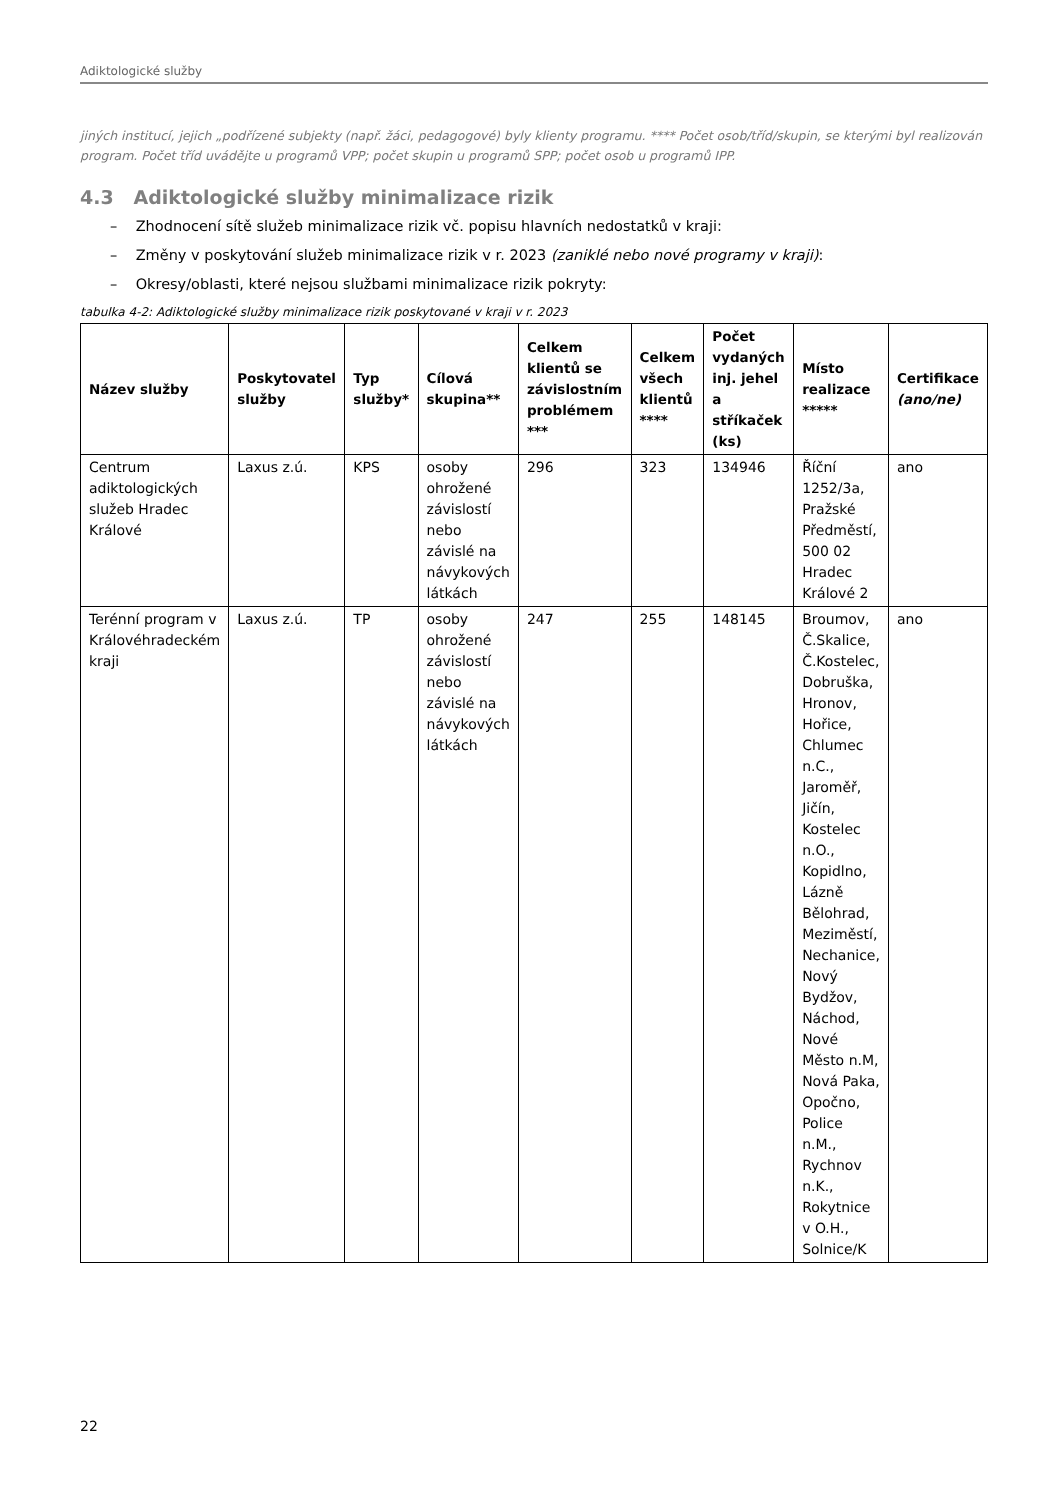Adiktologické služby
jiných institucí, jejich „podřízené subjekty (např. žáci, pedagogové) byly klienty programu. **** Počet osob/tříd/skupin, se kterými byl realizován program. Počet tříd uvádějte u programů VPP; počet skupin u programů SPP; počet osob u programů IPP.
4.3 Adiktologické služby minimalizace rizik
– Zhodnocení sítě služeb minimalizace rizik vč. popisu hlavních nedostatků v kraji:
– Změny v poskytování služeb minimalizace rizik v r. 2023 (zaniklé nebo nové programy v kraji):
– Okresy/oblasti, které nejsou službami minimalizace rizik pokryty:
tabulka 4-2: Adiktologické služby minimalizace rizik poskytované v kraji v r. 2023
| Název služby | Poskytovatel služby | Typ služby* | Cílová skupina** | Celkem klientů se závislostním problémem *** | Celkem všech klientů **** | Počet vydaných inj. jehel a stříkaček (ks) | Místo realizace ***** | Certifikace (ano/ne) |
| --- | --- | --- | --- | --- | --- | --- | --- | --- |
| Centrum adiktologických služeb Hradec Králové | Laxus z.ú. | KPS | osoby ohrožené závislostí nebo závislé na návykových látkách | 296 | 323 | 134946 | Říční 1252/3a, Pražské Předměstí, 500 02 Hradec Králové 2 | ano |
| Terénní program v Královéhradeckém kraji | Laxus z.ú. | TP | osoby ohrožené závislostí nebo závislé na návykových látkách | 247 | 255 | 148145 | Broumov, Č.Skalice, Č.Kostelec, Dobruška, Hronov, Hořice, Chlumec n.C., Jaroměř, Jičín, Kostelec n.O., Kopidlno, Lázně Bělohrad, Meziměstí, Nechanice, Nový Bydžov, Náchod, Nové Město n.M, Nová Paka, Opočno, Police n.M., Rychnov n.K., Rokytnice v O.H., Solnice/K | ano |
22